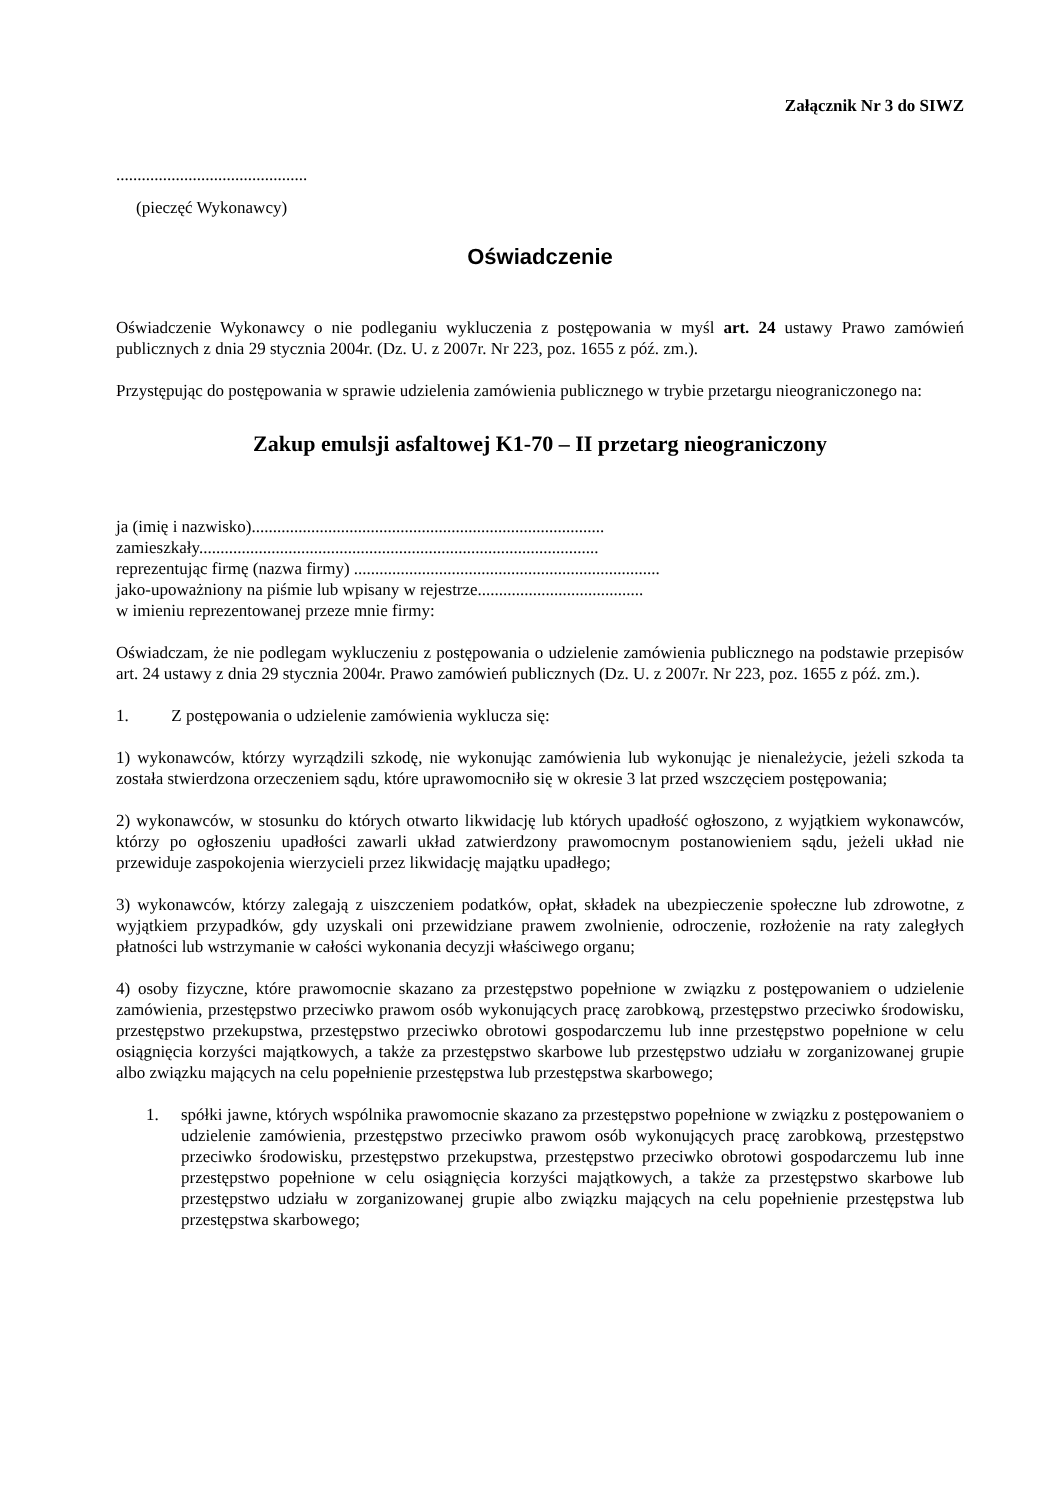Załącznik Nr 3 do SIWZ
.............................................
(pieczęć Wykonawcy)
Oświadczenie
Oświadczenie Wykonawcy o nie podleganiu wykluczenia z postępowania w myśl art. 24 ustawy Prawo zamówień publicznych z dnia 29 stycznia 2004r. (Dz. U. z 2007r. Nr 223, poz. 1655 z póź. zm.).
Przystępując do postępowania w sprawie udzielenia zamówienia publicznego w trybie przetargu nieograniczonego na:
Zakup emulsji asfaltowej K1-70 – II przetarg nieograniczony
ja (imię i nazwisko)...................................................................................
zamieszkały..............................................................................................
reprezentując firmę (nazwa firmy) ........................................................................
jako-upoważniony na piśmie lub wpisany w rejestrze.......................................
w imieniu reprezentowanej przeze mnie firmy:
Oświadczam, że nie podlegam wykluczeniu z postępowania o udzielenie zamówienia publicznego na podstawie przepisów art. 24 ustawy z dnia 29 stycznia 2004r. Prawo zamówień publicznych (Dz. U. z 2007r. Nr 223, poz. 1655 z póź. zm.).
1. Z postępowania o udzielenie zamówienia wyklucza się:
1) wykonawców, którzy wyrządzili szkodę, nie wykonując zamówienia lub wykonując je nienależycie, jeżeli szkoda ta została stwierdzona orzeczeniem sądu, które uprawomocniło się w okresie 3 lat przed wszczęciem postępowania;
2) wykonawców, w stosunku do których otwarto likwidację lub których upadłość ogłoszono, z wyjątkiem wykonawców, którzy po ogłoszeniu upadłości zawarli układ zatwierdzony prawomocnym postanowieniem sądu, jeżeli układ nie przewiduje zaspokojenia wierzycieli przez likwidację majątku upadłego;
3) wykonawców, którzy zalegają z uiszczeniem podatków, opłat, składek na ubezpieczenie społeczne lub zdrowotne, z wyjątkiem przypadków, gdy uzyskali oni przewidziane prawem zwolnienie, odroczenie, rozłożenie na raty zaległych płatności lub wstrzymanie w całości wykonania decyzji właściwego organu;
4) osoby fizyczne, które prawomocnie skazano za przestępstwo popełnione w związku z postępowaniem o udzielenie zamówienia, przestępstwo przeciwko prawom osób wykonujących pracę zarobkową, przestępstwo przeciwko środowisku, przestępstwo przekupstwa, przestępstwo przeciwko obrotowi gospodarczemu lub inne przestępstwo popełnione w celu osiągnięcia korzyści majątkowych, a także za przestępstwo skarbowe lub przestępstwo udziału w zorganizowanej grupie albo związku mających na celu popełnienie przestępstwa lub przestępstwa skarbowego;
1. spółki jawne, których wspólnika prawomocnie skazano za przestępstwo popełnione w związku z postępowaniem o udzielenie zamówienia, przestępstwo przeciwko prawom osób wykonujących pracę zarobkową, przestępstwo przeciwko środowisku, przestępstwo przekupstwa, przestępstwo przeciwko obrotowi gospodarczemu lub inne przestępstwo popełnione w celu osiągnięcia korzyści majątkowych, a także za przestępstwo skarbowe lub przestępstwo udziału w zorganizowanej grupie albo związku mających na celu popełnienie przestępstwa lub przestępstwa skarbowego;